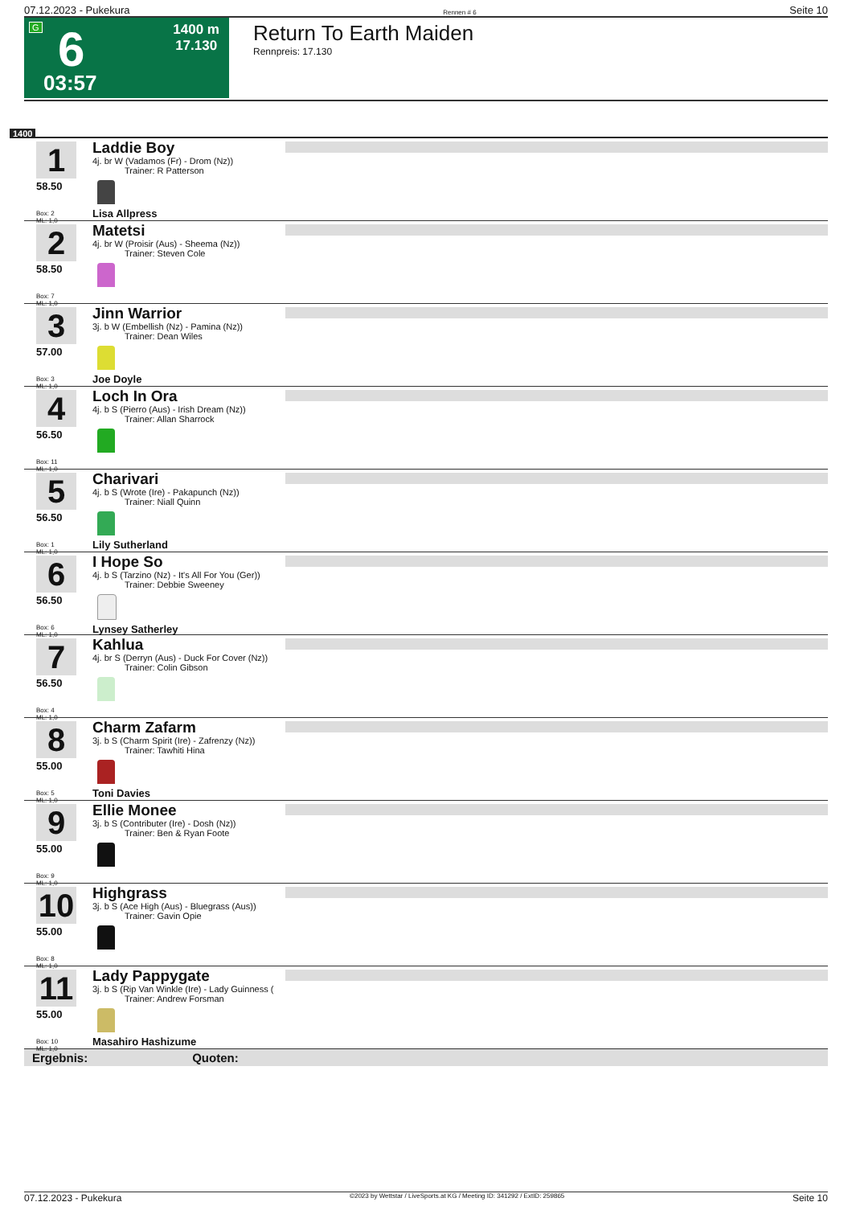07.12.2023 - Pukekura Rennen # 6 Seite 10
G 6 1400 m
17.130
03:57
Return To Earth Maiden
Rennpreis: 17.130
1400
1
58.50
Box: 2
ML: 1,0
Laddie Boy
4j. br W (Vadamos (Fr) - Drom (Nz))
Trainer: R Patterson
Lisa Allpress
2
58.50
Box: 7
ML: 1,0
Matetsi
4j. br W (Proisir (Aus) - Sheema (Nz))
Trainer: Steven Cole
3
57.00
Box: 3
ML: 1,0
Jinn Warrior
3j. b W (Embellish (Nz) - Pamina (Nz))
Trainer: Dean Wiles
Joe Doyle
4
56.50
Box: 11
ML: 1,0
Loch In Ora
4j. b S (Pierro (Aus) - Irish Dream (Nz))
Trainer: Allan Sharrock
5
56.50
Box: 1
ML: 1,0
Charivari
4j. b S (Wrote (Ire) - Pakapunch (Nz))
Trainer: Niall Quinn
Lily Sutherland
6
56.50
Box: 6
ML: 1,0
I Hope So
4j. b S (Tarzino (Nz) - It's All For You (Ger))
Trainer: Debbie Sweeney
Lynsey Satherley
7
56.50
Box: 4
ML: 1,0
Kahlua
4j. br S (Derryn (Aus) - Duck For Cover (Nz))
Trainer: Colin Gibson
8
55.00
Box: 5
ML: 1,0
Charm Zafarm
3j. b S (Charm Spirit (Ire) - Zafrenzy (Nz))
Trainer: Tawhiti Hina
Toni Davies
9
55.00
Box: 9
ML: 1,0
Ellie Monee
3j. b S (Contributer (Ire) - Dosh (Nz))
Trainer: Ben & Ryan Foote
10
55.00
Box: 8
ML: 1,0
Highgrass
3j. b S (Ace High (Aus) - Bluegrass (Aus))
Trainer: Gavin Opie
11
55.00
Box: 10
ML: 1,0
Lady Pappygate
3j. b S (Rip Van Winkle (Ire) - Lady Guinness (
Trainer: Andrew Forsman
Masahiro Hashizume
Ergebnis: Quoten:
07.12.2023 - Pukekura ©2023 by Wettstar / LiveSports.at KG / Meeting ID: 341292 / ExtID: 259865 Seite 10